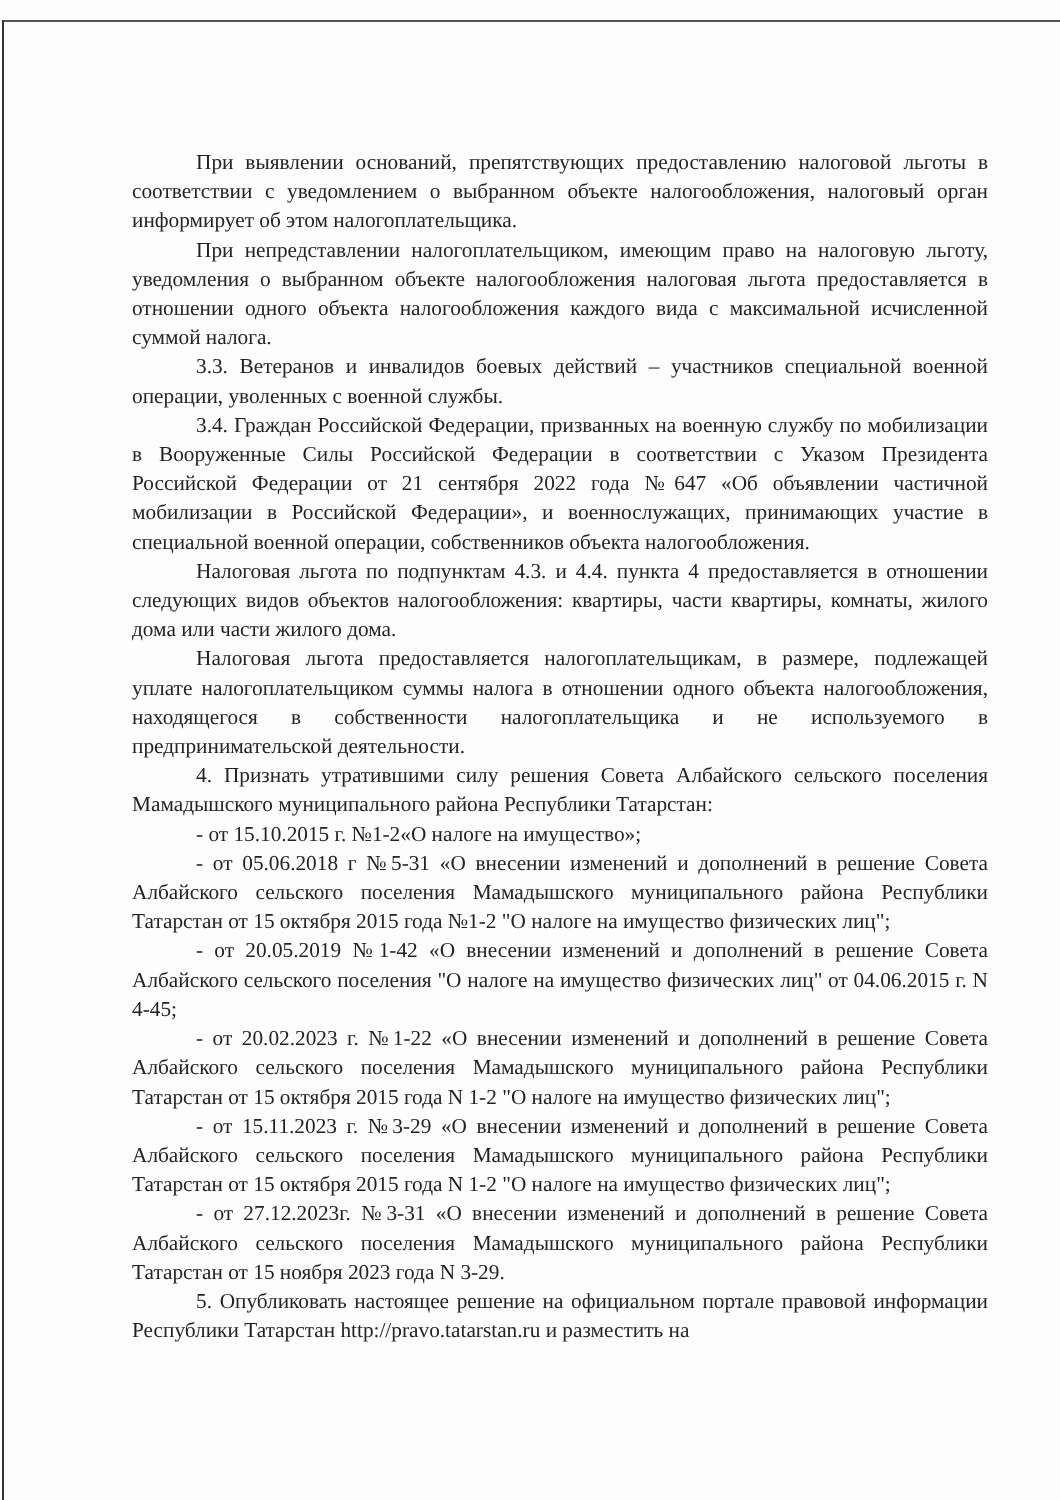При выявлении оснований, препятствующих предоставлению налоговой льготы в соответствии с уведомлением о выбранном объекте налогообложения, налоговый орган информирует об этом налогоплательщика.
При непредставлении налогоплательщиком, имеющим право на налоговую льготу, уведомления о выбранном объекте налогообложения налоговая льгота предоставляется в отношении одного объекта налогообложения каждого вида с максимальной исчисленной суммой налога.
3.3. Ветеранов и инвалидов боевых действий – участников специальной военной операции, уволенных с военной службы.
3.4. Граждан Российской Федерации, призванных на военную службу по мобилизации в Вооруженные Силы Российской Федерации в соответствии с Указом Президента Российской Федерации от 21 сентября 2022 года №647 «Об объявлении частичной мобилизации в Российской Федерации», и военнослужащих, принимающих участие в специальной военной операции, собственников объекта налогообложения.
Налоговая льгота по подпунктам 4.3. и 4.4. пункта 4 предоставляется в отношении следующих видов объектов налогообложения: квартиры, части квартиры, комнаты, жилого дома или части жилого дома.
Налоговая льгота предоставляется налогоплательщикам, в размере, подлежащей уплате налогоплательщиком суммы налога в отношении одного объекта налогообложения, находящегося в собственности налогоплательщика и не используемого в предпринимательской деятельности.
4. Признать утратившими силу решения Совета Албайского сельского поселения Мамадышского муниципального района Республики Татарстан:
- от 15.10.2015 г. №1-2«О налоге на имущество»;
- от 05.06.2018 г №5-31 «О внесении изменений и дополнений в решение Совета Албайского сельского поселения Мамадышского муниципального района Республики Татарстан от 15 октября 2015 года №1-2 "О налоге на имущество физических лиц";
- от 20.05.2019 №1-42 «О внесении изменений и дополнений в решение Совета Албайского сельского поселения "О налоге на имущество физических лиц" от 04.06.2015 г. N 4-45;
- от 20.02.2023 г. №1-22 «О внесении изменений и дополнений в решение Совета Албайского сельского поселения Мамадышского муниципального района Республики Татарстан от 15 октября 2015 года N 1-2 "О налоге на имущество физических лиц";
- от 15.11.2023 г. №3-29 «О внесении изменений и дополнений в решение Совета Албайского сельского поселения Мамадышского муниципального района Республики Татарстан от 15 октября 2015 года N 1-2 "О налоге на имущество физических лиц";
- от 27.12.2023г. №3-31 «О внесении изменений и дополнений в решение Совета Албайского сельского поселения Мамадышского муниципального района Республики Татарстан от 15 ноября 2023 года N 3-29.
5. Опубликовать настоящее решение на официальном портале правовой информации Республики Татарстан http://pravo.tatarstan.ru и разместить на